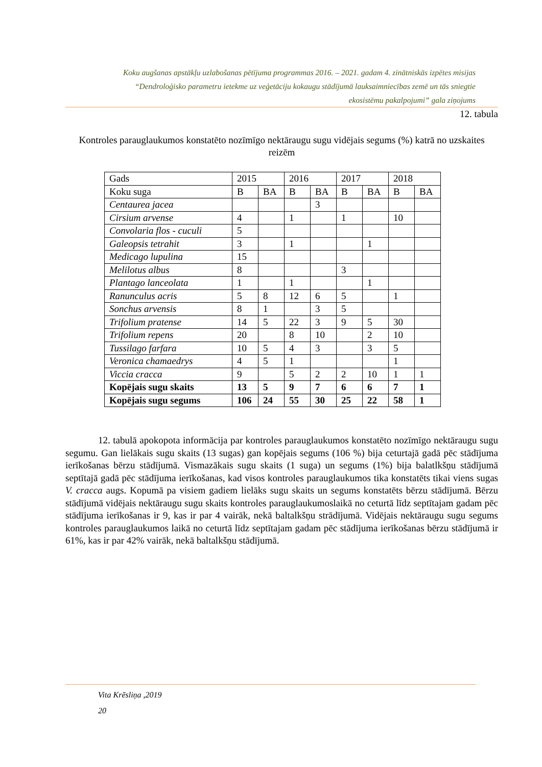Koku augšanas apstākļu uzlabošanas pētījuma programmas 2016. – 2021. gadam 4. zinātniskās izpētes misijas
“Dendroloģisko parametru ietekme uz veģetāciju kokaugu stādījumā lauksaimniecības zemē un tās sniegtie
ekosistēmu pakalpojumi” gala ziņojums
12. tabula
Kontroles parauglaukumos konstatēto nozīmīgo nektāraugu sugu vidējais segums (%) katrā no uzskaites reizēm
| Gads | 2015 | | 2016 | | 2017 | | 2018 | |
| Koku suga | B | BA | B | BA | B | BA | B | BA |
| Centaurea jacea | | | | 3 | | | | |
| Cirsium arvense | 4 | | 1 | | 1 | | 10 | |
| Convolaria flos - cuculi | 5 | | | | | | | |
| Galeopsis tetrahit | 3 | | 1 | | | 1 | | |
| Medicago lupulina | 15 | | | | | | | |
| Melilotus albus | 8 | | | | 3 | | | |
| Plantago lanceolata | 1 | | 1 | | | 1 | | |
| Ranunculus acris | 5 | 8 | 12 | 6 | 5 | | 1 | |
| Sonchus arvensis | 8 | 1 | | 3 | 5 | | | |
| Trifolium pratense | 14 | 5 | 22 | 3 | 9 | 5 | 30 | |
| Trifolium repens | 20 | | 8 | 10 | | 2 | 10 | |
| Tussilago farfara | 10 | 5 | 4 | 3 | | 3 | 5 | |
| Veronica chamaedrys | 4 | 5 | 1 | | | | 1 | |
| Viccia cracca | 9 | | 5 | 2 | 2 | 10 | 1 | 1 |
| Kopējais sugu skaits | 13 | 5 | 9 | 7 | 6 | 6 | 7 | 1 |
| Kopējais sugu segums | 106 | 24 | 55 | 30 | 25 | 22 | 58 | 1 |
12. tabulā apokopota informācija par kontroles parauglaukumos konstatēto nozīmīgo nektāraugu sugu segumu. Gan lielākais sugu skaits (13 sugas) gan kopējais segums (106 %) bija ceturtajā gadā pēc stādījuma ierīkošanas bērzu stādījumā. Vismazākais sugu skaits (1 suga) un segums (1%) bija balatlkšņu stādījumā septītajā gadā pēc stādījuma ierīkošanas, kad visos kontroles parauglaukumos tika konstatēts tikai viens sugas V. cracca augs. Kopumā pa visiem gadiem lielāks sugu skaits un segums konstatēts bērzu stādījumā. Bērzu stādījumā vidējais nektāraugu sugu skaits kontroles parauglaukumoslaikā no ceturtā līdz septītajam gadam pēc stādījuma ierīkošanas ir 9, kas ir par 4 vairāk, nekā baltalkšņu strādījumā. Vidējais nektāraugu sugu segums kontroles parauglaukumos laikā no ceturtā līdz septītajam gadam pēc stādījuma ierīkošanas bērzu stādījumā ir 61%, kas ir par 42% vairāk, nekā baltalkšņu stādījumā.
Vita Krēsliņa ,2019
20